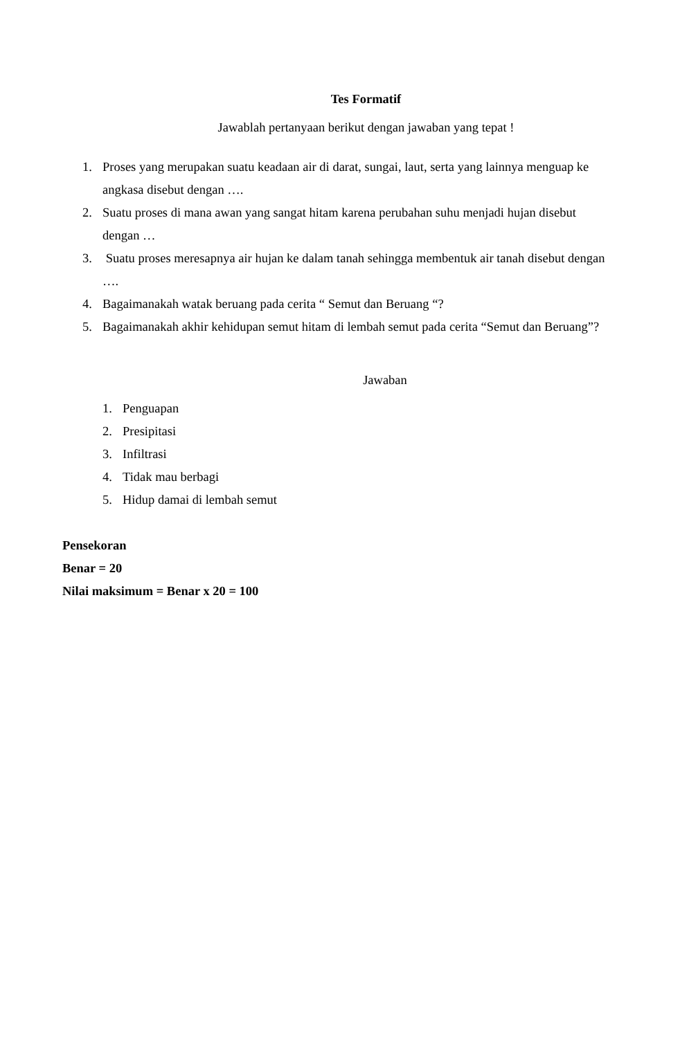Tes Formatif
Jawablah pertanyaan berikut dengan jawaban yang tepat !
1. Proses yang merupakan suatu keadaan air di darat, sungai, laut, serta yang lainnya menguap ke angkasa disebut dengan ….
2. Suatu proses di mana awan yang sangat hitam karena perubahan suhu menjadi hujan disebut dengan …
3. Suatu proses meresapnya air hujan ke dalam tanah sehingga membentuk air tanah disebut dengan ….
4. Bagaimanakah watak beruang pada cerita “ Semut dan Beruang “?
5. Bagaimanakah akhir kehidupan semut hitam di lembah semut pada cerita “Semut dan Beruang”?
Jawaban
1. Penguapan
2. Presipitasi
3. Infiltrasi
4. Tidak mau berbagi
5. Hidup damai di lembah semut
Pensekoran
Benar = 20
Nilai maksimum = Benar x 20 = 100